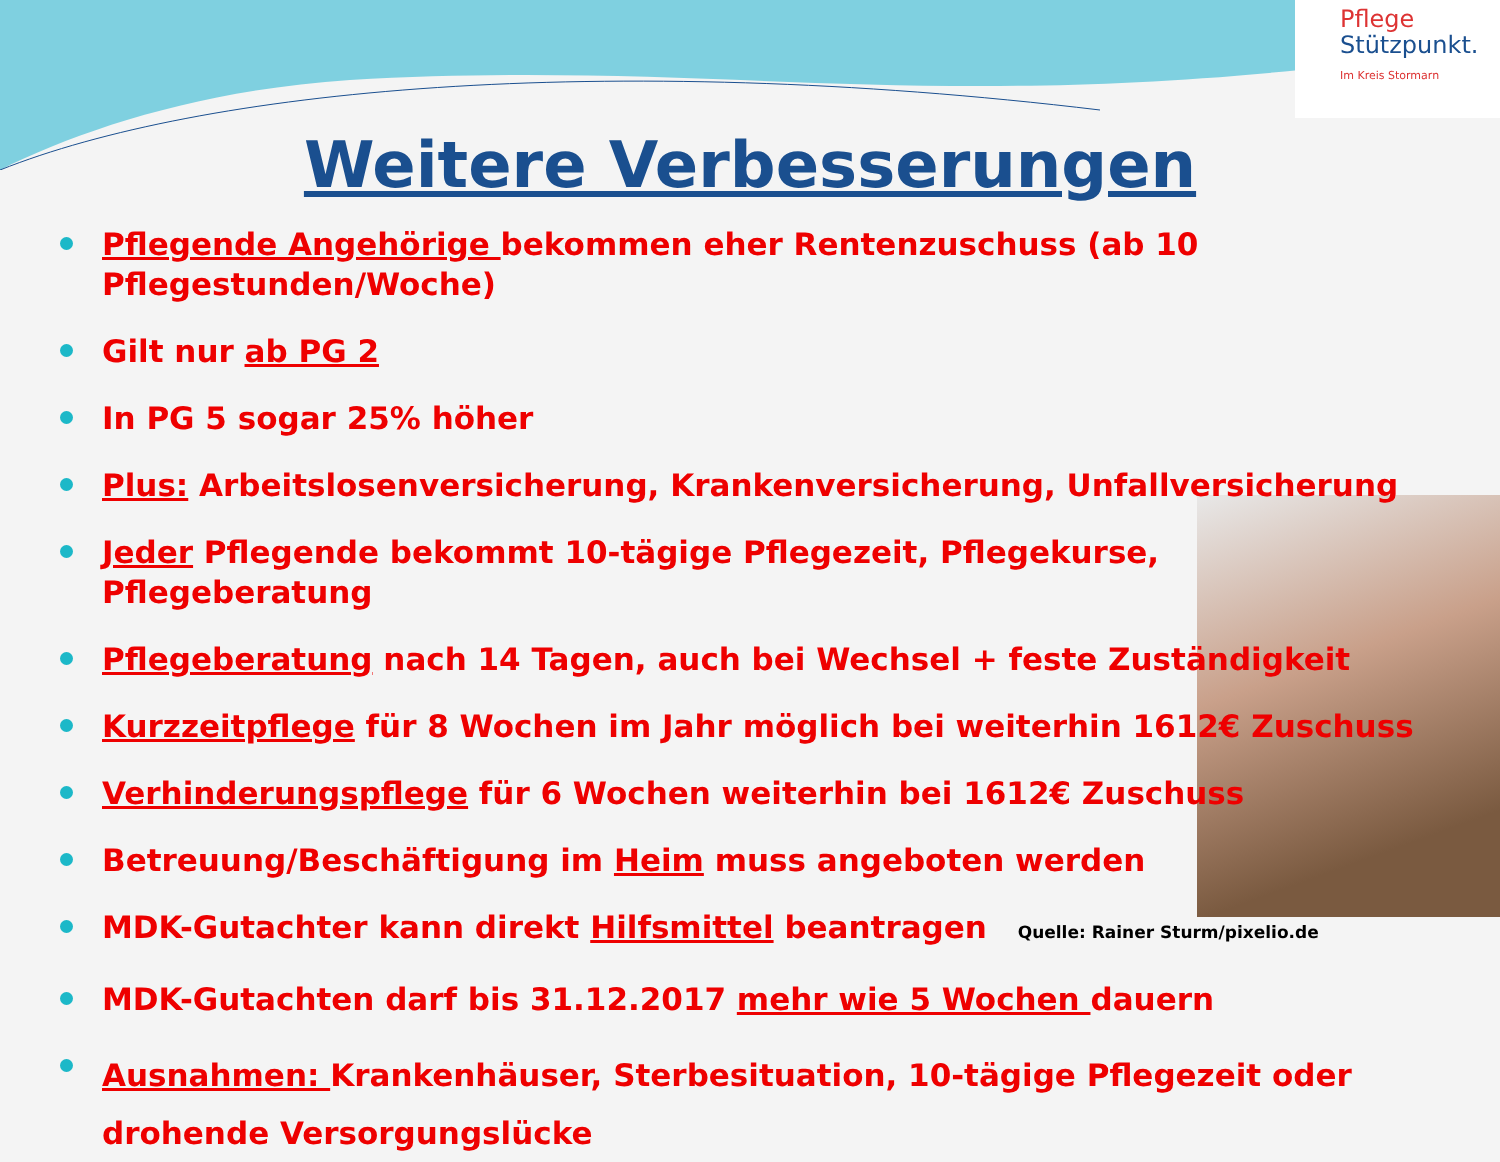Pflege
Stützpunkt.
Im Kreis Stormarn
Weitere Verbesserungen
Pflegende Angehörige bekommen eher Rentenzuschuss (ab 10 Pflegestunden/Woche)
Gilt nur ab PG 2
In PG 5 sogar 25% höher
Plus: Arbeitslosenversicherung, Krankenversicherung, Unfallversicherung
Jeder Pflegende bekommt 10-tägige Pflegezeit, Pflegekurse, Pflegeberatung
Pflegeberatung nach 14 Tagen, auch bei Wechsel + feste Zuständigkeit
Kurzzeitpflege für 8 Wochen im Jahr möglich bei weiterhin 1612€ Zuschuss
Verhinderungspflege für 6 Wochen weiterhin bei 1612€ Zuschuss
Betreuung/Beschäftigung im Heim muss angeboten werden
MDK-Gutachter kann direkt Hilfsmittel beantragen Quelle: Rainer Sturm/pixelio.de
MDK-Gutachten darf bis 31.12.2017 mehr wie 5 Wochen dauern
Ausnahmen: Krankenhäuser, Sterbesituation, 10-tägige Pflegezeit oder drohende Versorgungslücke